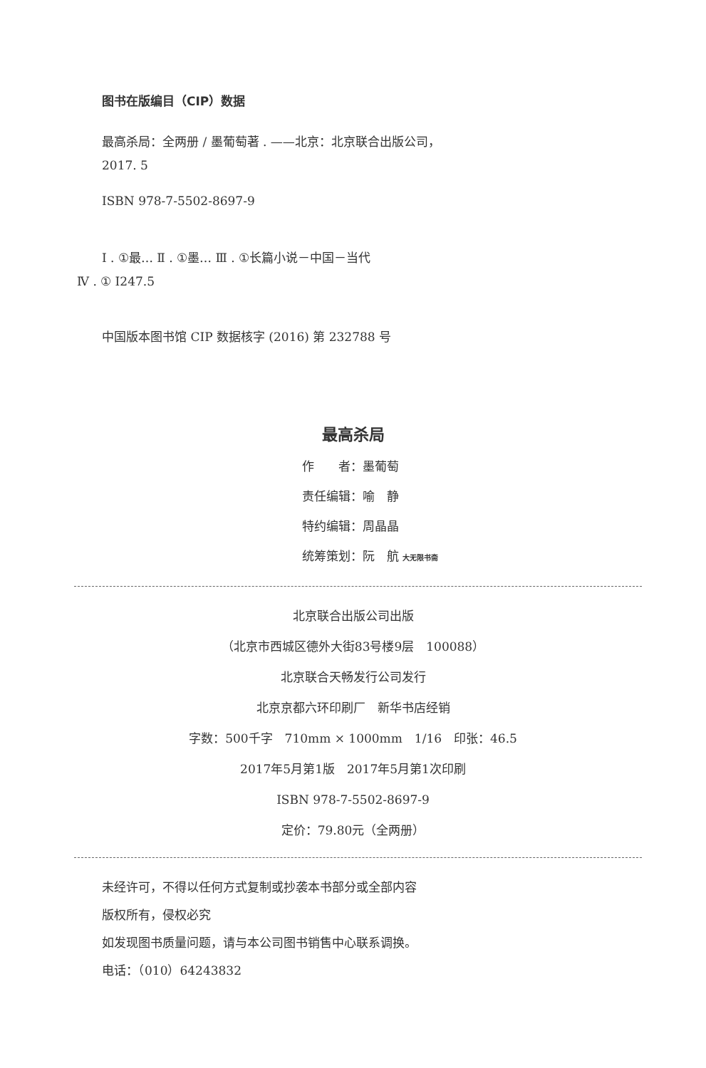图书在版编目（CIP）数据
最高杀局：全两册 / 墨葡萄著 . ——北京：北京联合出版公司，
2017. 5
ISBN 978-7-5502-8697-9
Ⅰ . ①最… Ⅱ . ①墨… Ⅲ . ①长篇小说－中国－当代
Ⅳ . ① I247.5
中国版本图书馆 CIP 数据核字 (2016) 第 232788 号
最高杀局
作　　者：墨葡萄
责任编辑：喻　静
特约编辑：周晶晶
统筹策划：阮　航 大无限书斋
北京联合出版公司出版
（北京市西城区德外大街83号楼9层　100088）
北京联合天畅发行公司发行
北京京都六环印刷厂　新华书店经销
字数：500千字　710mm × 1000mm　1/16　印张：46.5
2017年5月第1版　2017年5月第1次印刷
ISBN 978-7-5502-8697-9
定价：79.80元（全两册）
未经许可，不得以任何方式复制或抄袭本书部分或全部内容
版权所有，侵权必究
如发现图书质量问题，请与本公司图书销售中心联系调换。
电话：（010）64243832